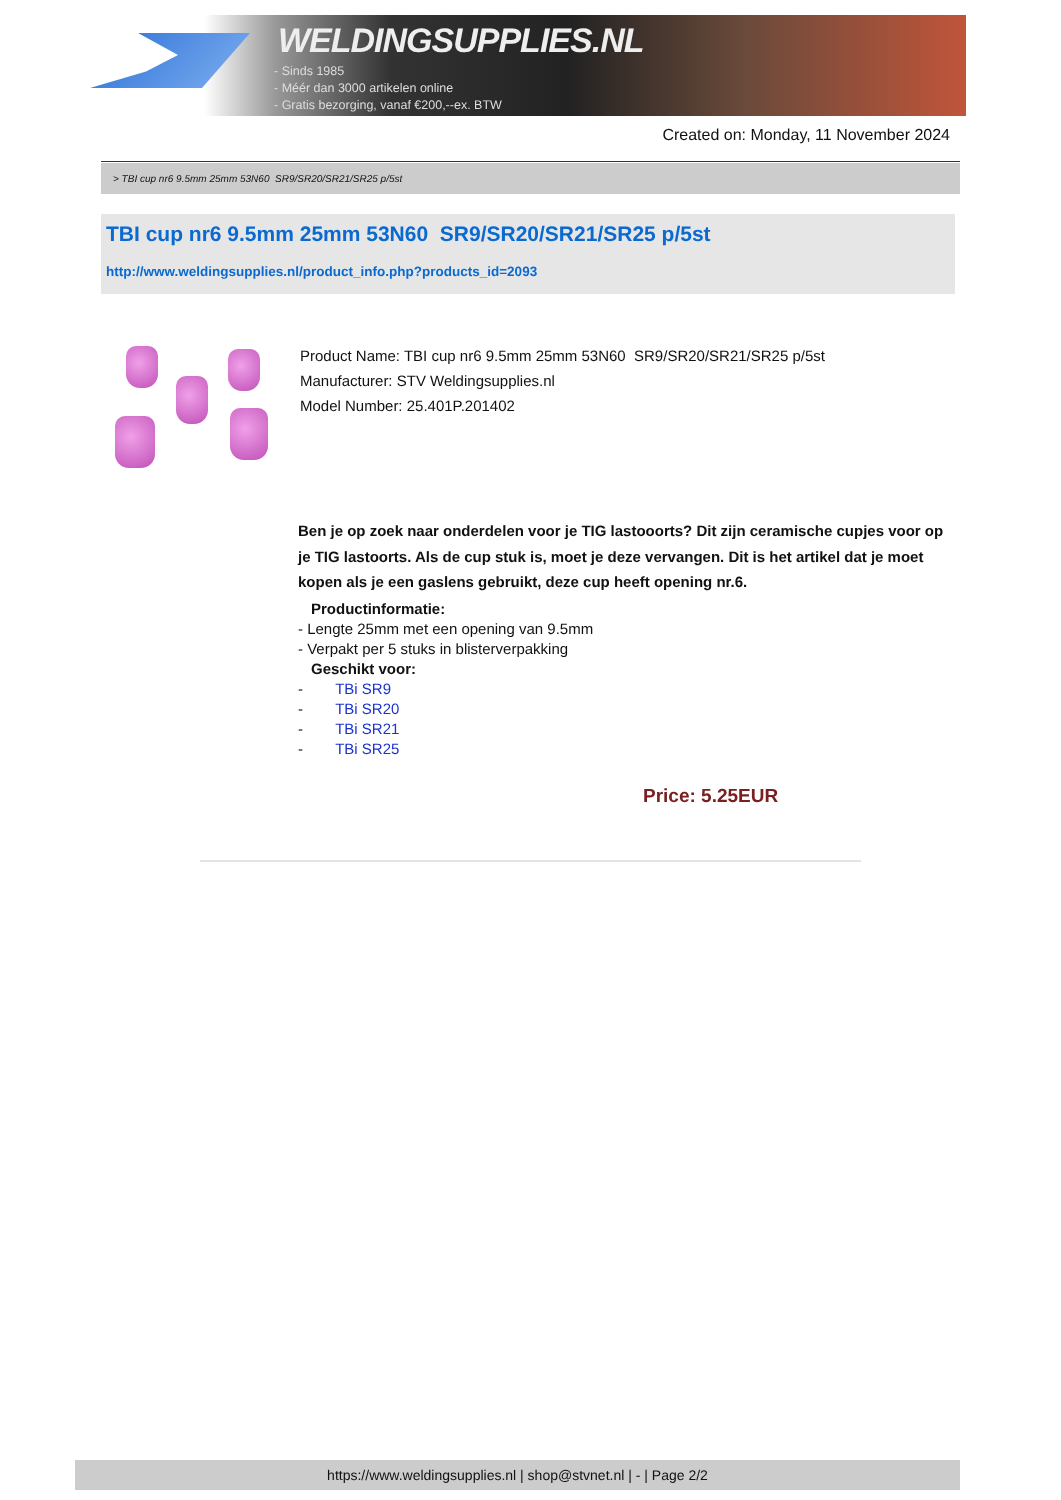WELDINGSUPPLIES.NL
- Sinds 1985
- Méér dan 3000 artikelen online
- Gratis bezorging, vanaf €200,--ex. BTW
Created on: Monday, 11 November 2024
> TBI cup nr6 9.5mm 25mm 53N60 SR9/SR20/SR21/SR25 p/5st
TBI cup nr6 9.5mm 25mm 53N60 SR9/SR20/SR21/SR25 p/5st
http://www.weldingsupplies.nl/product_info.php?products_id=2093
Product Name: TBI cup nr6 9.5mm 25mm 53N60 SR9/SR20/SR21/SR25 p/5st
Manufacturer: STV Weldingsupplies.nl
Model Number: 25.401P.201402
Ben je op zoek naar onderdelen voor je TIG lastooorts? Dit zijn ceramische cupjes voor op je TIG lastoorts. Als de cup stuk is, moet je deze vervangen. Dit is het artikel dat je moet kopen als je een gaslens gebruikt, deze cup heeft opening nr.6.
Productinformatie:
- Lengte 25mm met een opening van 9.5mm
- Verpakt per 5 stuks in blisterverpakking
Geschikt voor:
- TBi SR9
- TBi SR20
- TBi SR21
- TBi SR25
Price: 5.25EUR
https://www.weldingsupplies.nl | shop@stvnet.nl | - | Page 2/2